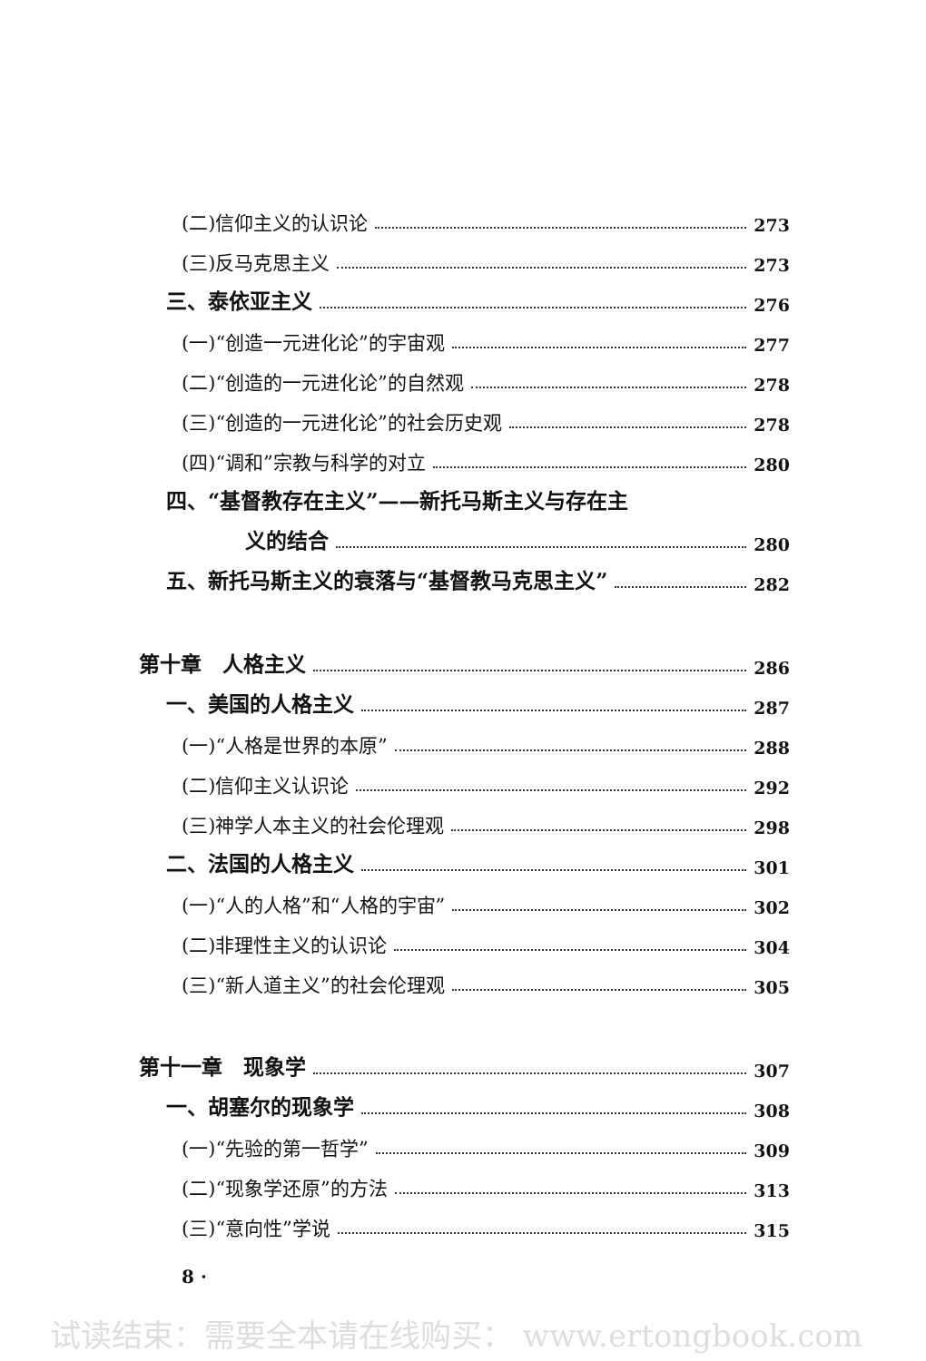(二)信仰主义的认识论 273
(三)反马克思主义 273
三、泰依亚主义 276
(一)“创造一元进化论”的宇宙观 277
(二)“创造的一元进化论”的自然观 278
(三)“创造的一元进化论”的社会历史观 278
(四)“调和”宗教与科学的对立 280
四、“基督教存在主义”——新托马斯主义与存在主
义的结合 280
五、新托马斯主义的衰落与“基督教马克思主义” 282
第十章　人格主义 286
一、美国的人格主义 287
(一)“人格是世界的本原” 288
(二)信仰主义认识论 292
(三)神学人本主义的社会伦理观 298
二、法国的人格主义 301
(一)“人的人格”和“人格的宇宙” 302
(二)非理性主义的认识论 304
(三)“新人道主义”的社会伦理观 305
第十一章　现象学 307
一、胡塞尔的现象学 308
(一)“先验的第一哲学” 309
(二)“现象学还原”的方法 313
(三)“意向性”学说 315
8 ·
试读结束：需要全本请在线购买： www.ertongbook.com